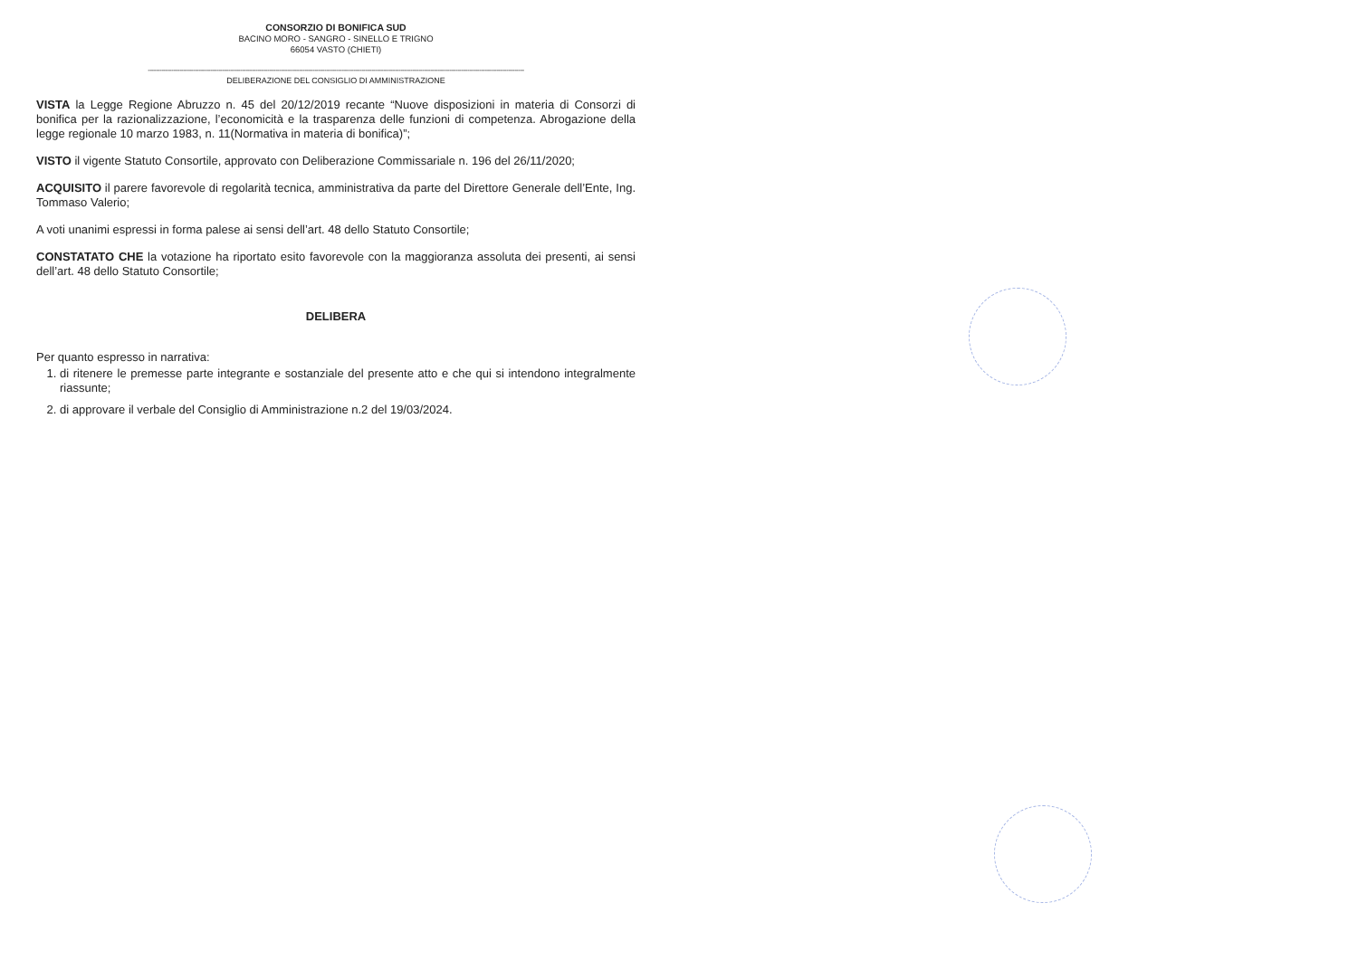CONSORZIO DI BONIFICA SUD
BACINO MORO - SANGRO - SINELLO E TRIGNO
66054 VASTO (CHIETI)
------------------------------------------------------------------------------------------------------------------------------------------------------------------------------------------------
DELIBERAZIONE DEL CONSIGLIO DI AMMINISTRAZIONE
VISTA la Legge Regione Abruzzo n. 45 del 20/12/2019 recante “Nuove disposizioni in materia di Consorzi di bonifica per la razionalizzazione, l’economicità e la trasparenza delle funzioni di competenza. Abrogazione della legge regionale 10 marzo 1983, n. 11(Normativa in materia di bonifica)”;
VISTO il vigente Statuto Consortile, approvato con Deliberazione Commissariale n. 196 del 26/11/2020;
ACQUISITO il parere favorevole di regolarità tecnica, amministrativa da parte del Direttore Generale dell’Ente, Ing. Tommaso Valerio;
A voti unanimi espressi in forma palese ai sensi dell’art. 48 dello Statuto Consortile;
CONSTATATO CHE la votazione ha riportato esito favorevole con la maggioranza assoluta dei presenti, ai sensi dell’art. 48 dello Statuto Consortile;
DELIBERA
Per quanto espresso in narrativa:
1. di ritenere le premesse parte integrante e sostanziale del presente atto e che qui si intendono integralmente riassunte;
2. di approvare il verbale del Consiglio di Amministrazione n.2 del 19/03/2024.